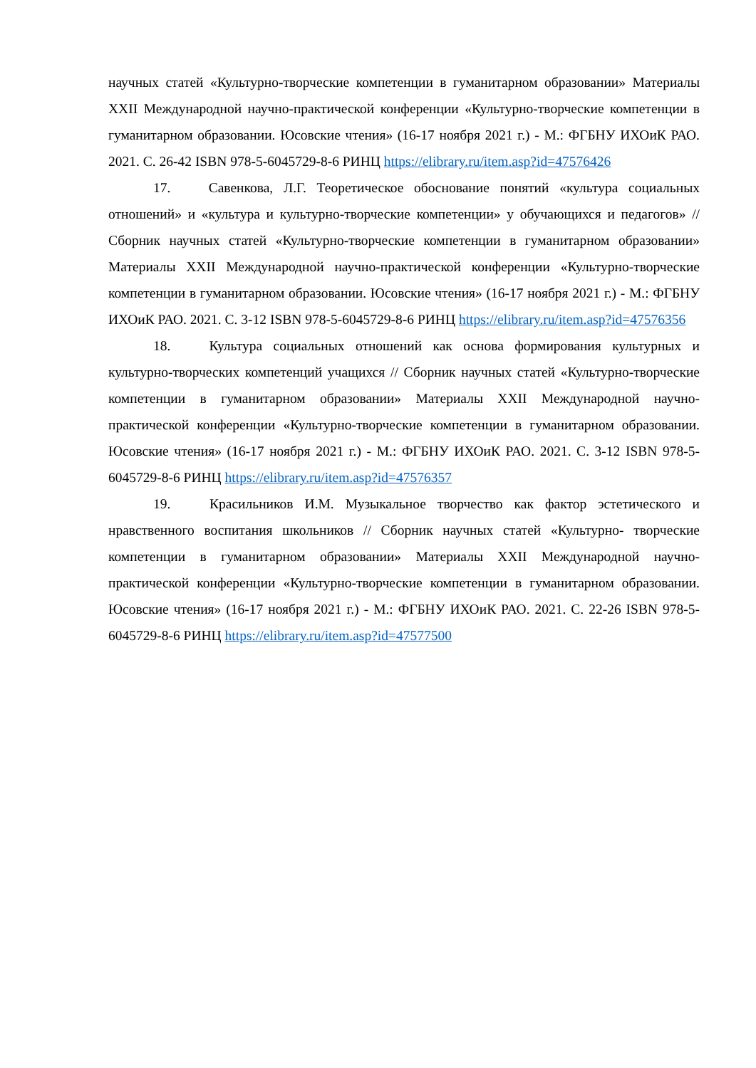научных статей «Культурно-творческие компетенции в гуманитарном образовании» Материалы XXII Международной научно-практической конференции «Культурно-творческие компетенции в гуманитарном образовании. Юсовские чтения» (16-17 ноября 2021 г.) - М.: ФГБНУ ИХОиК РАО. 2021. С. 26-42 ISBN 978-5-6045729-8-6 РИНЦ https://elibrary.ru/item.asp?id=47576426
17. Савенкова, Л.Г. Теоретическое обоснование понятий «культура социальных отношений» и «культура и культурно-творческие компетенции» у обучающихся и педагогов» // Сборник научных статей «Культурно-творческие компетенции в гуманитарном образовании» Материалы XXII Международной научно-практической конференции «Культурно-творческие компетенции в гуманитарном образовании. Юсовские чтения» (16-17 ноября 2021 г.) - М.: ФГБНУ ИХОиК РАО. 2021. С. 3-12 ISBN 978-5-6045729-8-6 РИНЦ https://elibrary.ru/item.asp?id=47576356
18. Культура социальных отношений как основа формирования культурных и культурно-творческих компетенций учащихся // Сборник научных статей «Культурно-творческие компетенции в гуманитарном образовании» Материалы XXII Международной научно-практической конференции «Культурно-творческие компетенции в гуманитарном образовании. Юсовские чтения» (16-17 ноября 2021 г.) - М.: ФГБНУ ИХОиК РАО. 2021. С. 3-12 ISBN 978-5-6045729-8-6 РИНЦ https://elibrary.ru/item.asp?id=47576357
19. Красильников И.М. Музыкальное творчество как фактор эстетического и нравственного воспитания школьников // Сборник научных статей «Культурно- творческие компетенции в гуманитарном образовании» Материалы XXII Международной научно-практической конференции «Культурно-творческие компетенции в гуманитарном образовании. Юсовские чтения» (16-17 ноября 2021 г.) - М.: ФГБНУ ИХОиК РАО. 2021. С. 22-26 ISBN 978-5-6045729-8-6 РИНЦ https://elibrary.ru/item.asp?id=47577500